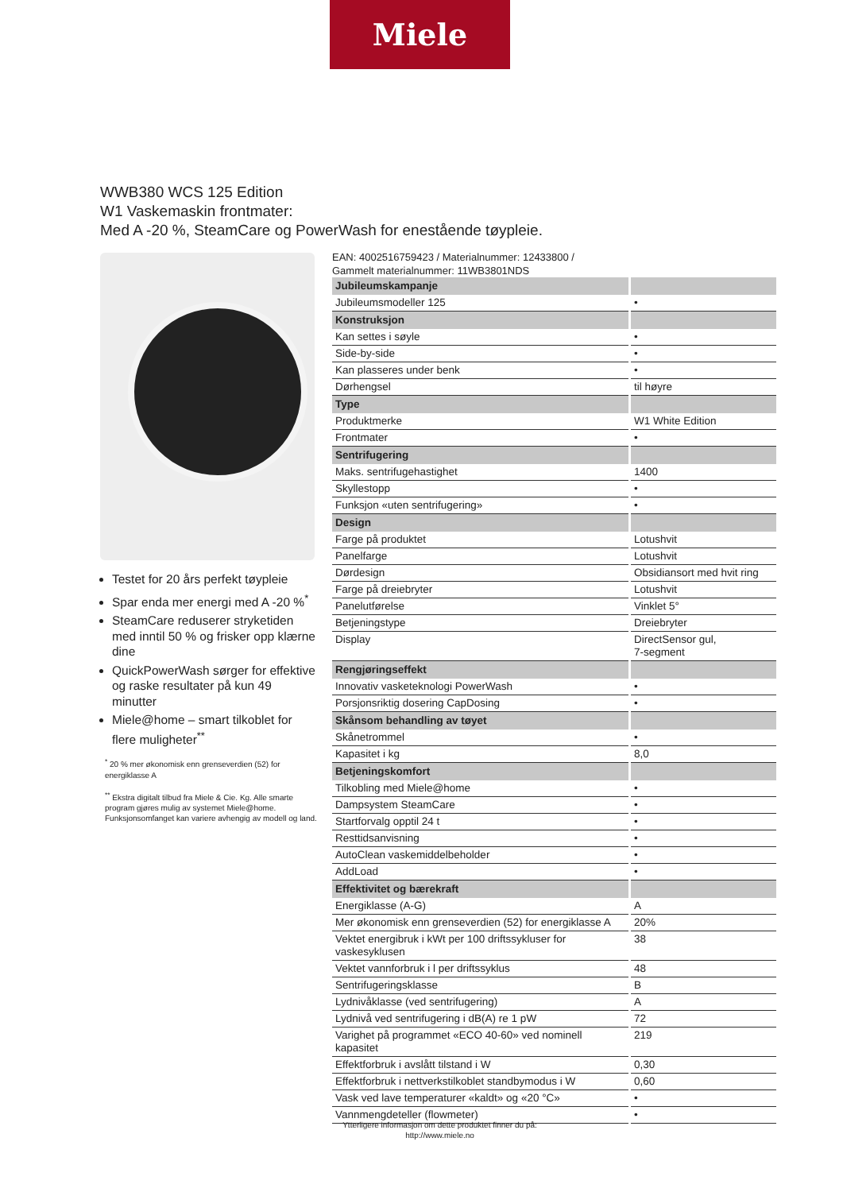Miele
WWB380 WCS 125 Edition
W1 Vaskemaskin frontmater:
Med A -20 %, SteamCare og PowerWash for enestående tøypleie.
Testet for 20 års perfekt tøypleie
Spar enda mer energi med A -20 %<sup>*</sup>
SteamCare reduserer stryketiden med inntil 50 % og frisker opp klærne dine
QuickPowerWash sørger for effektive og raske resultater på kun 49 minutter
Miele@home – smart tilkoblet for flere muligheter<sup>**</sup>
<sup>*</sup> 20 % mer økonomisk enn grenseverdien (52) for energiklasse A
<sup>**</sup> Ekstra digitalt tilbud fra Miele & Cie. Kg. Alle smarte program gjøres mulig av systemet Miele@home. Funksjonsomfanget kan variere avhengig av modell og land.
EAN: 4002516759423 / Materialnummer: 12433800 /
Gammelt materialnummer: 11WB3801NDS
| Jubileumskampanje | |
| Jubileumsmodeller 125 | • |
| Konstruksjon | |
| Kan settes i søyle | • |
| Side-by-side | • |
| Kan plasseres under benk | • |
| Dørhengsel | til høyre |
| Type | |
| Produktmerke | W1 White Edition |
| Frontmater | • |
| Sentrifugering | |
| Maks. sentrifugehastighet | 1400 |
| Skyllestopp | • |
| Funksjon «uten sentrifugering» | • |
| Design | |
| Farge på produktet | Lotushvit |
| Panelfarge | Lotushvit |
| Dørdesign | Obsidiansort med hvit ring |
| Farge på dreiebryter | Lotushvit |
| Panelutførelse | Vinklet 5° |
| Betjeningstype | Dreiebryter |
| Display | DirectSensor gul, 7-segment |
| Rengjøringseffekt | |
| Innovativ vasketeknologi PowerWash | • |
| Porsjonsriktig dosering CapDosing | • |
| Skånsom behandling av tøyet | |
| Skånetrommel | • |
| Kapasitet i kg | 8,0 |
| Betjeningskomfort | |
| Tilkobling med Miele@home | • |
| Dampsystem SteamCare | • |
| Startforvalg opptil 24 t | • |
| Resttidsanvisning | • |
| AutoClean vaskemiddelbeholder | • |
| AddLoad | • |
| Effektivitet og bærekraft | |
| Energiklasse (A-G) | A |
| Mer økonomisk enn grenseverdien (52) for energiklasse A | 20% |
| Vektet energibruk i kWt per 100 driftssykluser for vaskesyklusen | 38 |
| Vektet vannforbruk i l per driftssyklus | 48 |
| Sentrifugeringsklasse | B |
| Lydnivåklasse (ved sentrifugering) | A |
| Lydnivå ved sentrifugering i dB(A) re 1 pW | 72 |
| Varighet på programmet «ECO 40-60» ved nominell kapasitet | 219 |
| Effektforbruk i avslått tilstand i W | 0,30 |
| Effektforbruk i nettverkstilkoblet standbymodus i W | 0,60 |
| Vask ved lave temperaturer «kaldt» og «20 °C» | • |
| Vannmengdeteller (flowmeter) | • |
Ytterligere informasjon om dette produktet finner du på:
http://www.miele.no